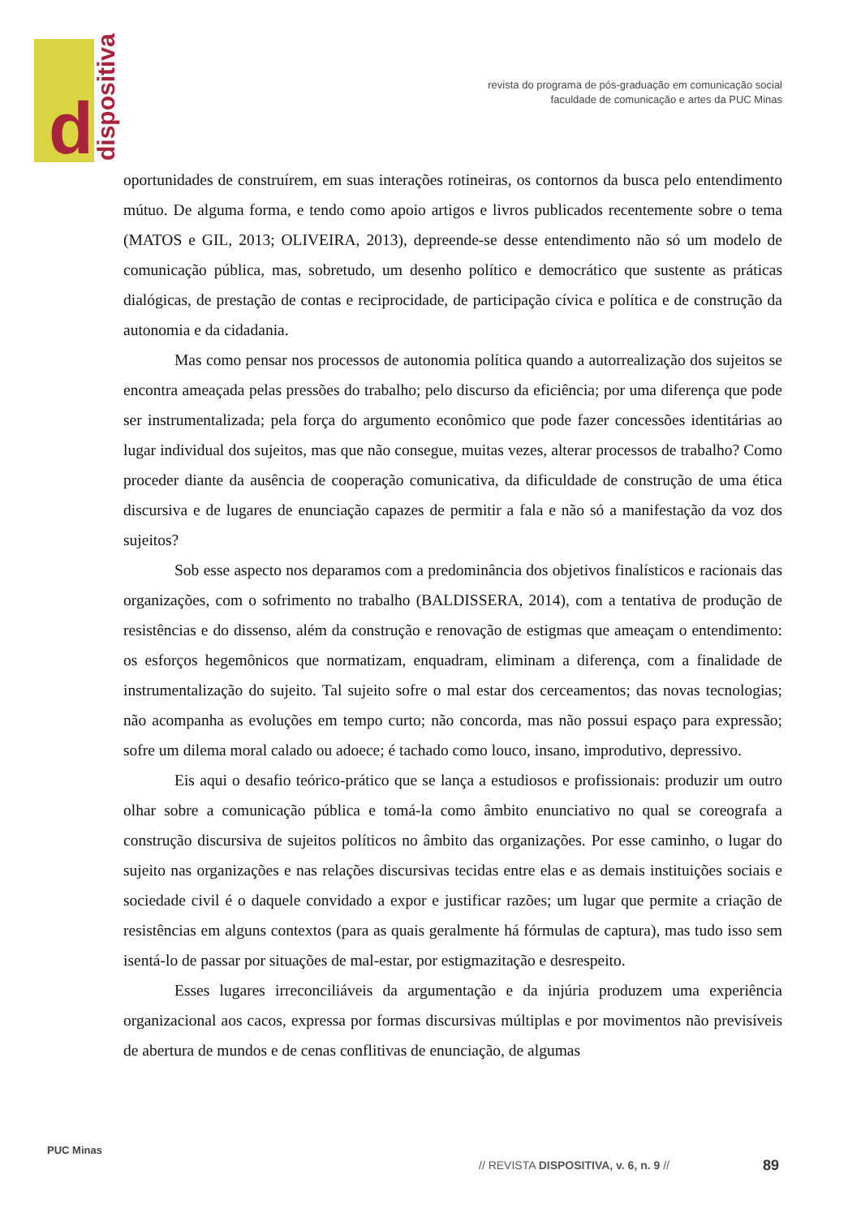d dispositiva
revista do programa de pós-graduação em comunicação social
faculdade de comunicação e artes da PUC Minas
oportunidades de construírem, em suas interações rotineiras, os contornos da busca pelo entendimento mútuo. De alguma forma, e tendo como apoio artigos e livros publicados recentemente sobre o tema (MATOS e GIL, 2013; OLIVEIRA, 2013), depreende-se desse entendimento não só um modelo de comunicação pública, mas, sobretudo, um desenho político e democrático que sustente as práticas dialógicas, de prestação de contas e reciprocidade, de participação cívica e política e de construção da autonomia e da cidadania.
Mas como pensar nos processos de autonomia política quando a autorrealização dos sujeitos se encontra ameaçada pelas pressões do trabalho; pelo discurso da eficiência; por uma diferença que pode ser instrumentalizada; pela força do argumento econômico que pode fazer concessões identitárias ao lugar individual dos sujeitos, mas que não consegue, muitas vezes, alterar processos de trabalho? Como proceder diante da ausência de cooperação comunicativa, da dificuldade de construção de uma ética discursiva e de lugares de enunciação capazes de permitir a fala e não só a manifestação da voz dos sujeitos?
Sob esse aspecto nos deparamos com a predominância dos objetivos finalísticos e racionais das organizações, com o sofrimento no trabalho (BALDISSERA, 2014), com a tentativa de produção de resistências e do dissenso, além da construção e renovação de estigmas que ameaçam o entendimento: os esforços hegemônicos que normatizam, enquadram, eliminam a diferença, com a finalidade de instrumentalização do sujeito. Tal sujeito sofre o mal estar dos cerceamentos; das novas tecnologias; não acompanha as evoluções em tempo curto; não concorda, mas não possui espaço para expressão; sofre um dilema moral calado ou adoece; é tachado como louco, insano, improdutivo, depressivo.
Eis aqui o desafio teórico-prático que se lança a estudiosos e profissionais: produzir um outro olhar sobre a comunicação pública e tomá-la como âmbito enunciativo no qual se coreografa a construção discursiva de sujeitos políticos no âmbito das organizações. Por esse caminho, o lugar do sujeito nas organizações e nas relações discursivas tecidas entre elas e as demais instituições sociais e sociedade civil é o daquele convidado a expor e justificar razões; um lugar que permite a criação de resistências em alguns contextos (para as quais geralmente há fórmulas de captura), mas tudo isso sem isentá-lo de passar por situações de mal-estar, por estigmazitação e desrespeito.
Esses lugares irreconciliáveis da argumentação e da injúria produzem uma experiência organizacional aos cacos, expressa por formas discursivas múltiplas e por movimentos não previsíveis de abertura de mundos e de cenas conflitivas de enunciação, de algumas
PUC Minas
// REVISTA DISPOSITIVA, v. 6, n. 9 //
89